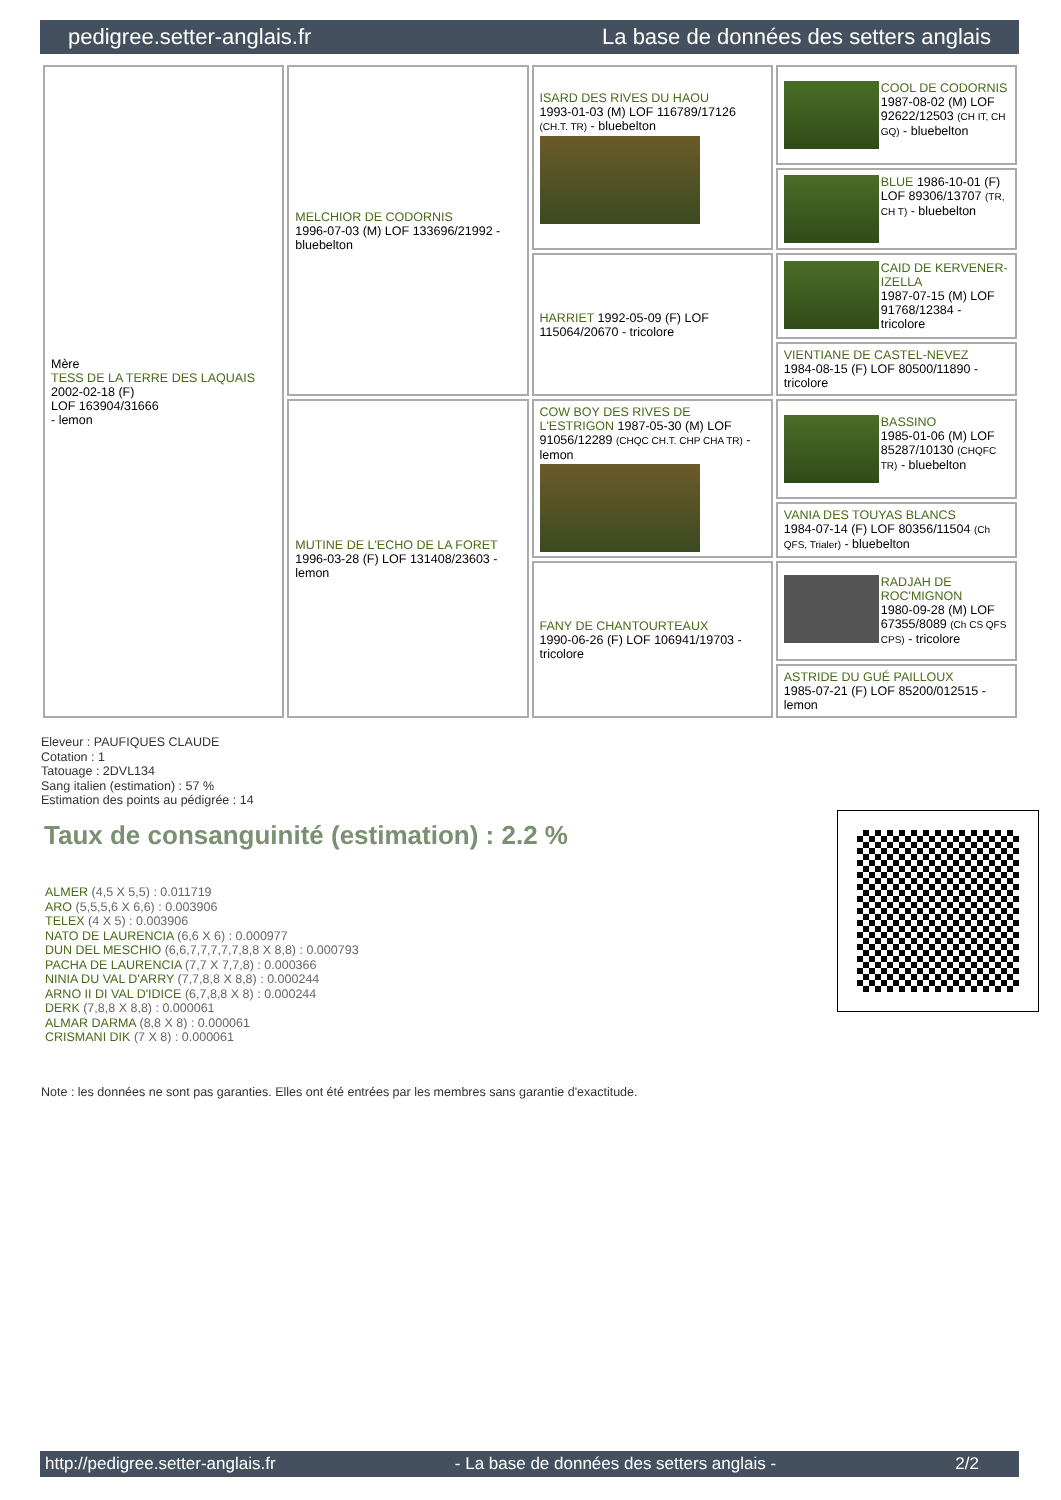pedigree.setter-anglais.fr La base de données des setters anglais
| Mère TESS DE LA TERRE DES LAQUAIS 2002-02-18 (F) LOF 163904/31666 - lemon | MELCHIOR DE CODORNIS 1996-07-03 (M) LOF 133696/21992 - bluebelton | ISARD DES RIVES DU HAOU 1993-01-03 (M) LOF 116789/17126 (CH.T. TR) - bluebelton | COOL DE CODORNIS 1987-08-02 (M) LOF 92622/12503 (CH IT, CH GQ) - bluebelton |
| | | | BLUE 1986-10-01 (F) LOF 89306/13707 (TR, CH T) - bluebelton |
| | | HARRIET 1992-05-09 (F) LOF 115064/20670 - tricolore | CAID DE KERVENER-IZELLA 1987-07-15 (M) LOF 91768/12384 - tricolore |
| | | | VIENTIANE DE CASTEL-NEVEZ 1984-08-15 (F) LOF 80500/11890 - tricolore |
| | MUTINE DE L'ECHO DE LA FORET 1996-03-28 (F) LOF 131408/23603 - lemon | COW BOY DES RIVES DE L'ESTRIGON 1987-05-30 (M) LOF 91056/12289 (CHQC CH.T. CHP CHA TR) - lemon | BASSINO 1985-01-06 (M) LOF 85287/10130 (CHQFC TR) - bluebelton |
| | | | VANIA DES TOUYAS BLANCS 1984-07-14 (F) LOF 80356/11504 (Ch QFS, Trialer) - bluebelton |
| | | FANY DE CHANTOURTEAUX 1990-06-26 (F) LOF 106941/19703 - tricolore | RADJAH DE ROC'MIGNON 1980-09-28 (M) LOF 67355/8089 (Ch CS QFS CPS) - tricolore |
| | | | ASTRIDE DU GUÉ PAILLOUX 1985-07-21 (F) LOF 85200/012515 - lemon |
Eleveur : PAUFIQUES CLAUDE
Cotation : 1
Tatouage : 2DVL134
Sang italien (estimation) : 57 %
Estimation des points au pédigrée : 14
Taux de consanguinité (estimation) : 2.2 %
ALMER (4,5 X 5,5) : 0.011719
ARO (5,5,5,6 X 6,6) : 0.003906
TELEX (4 X 5) : 0.003906
NATO DE LAURENCIA (6,6 X 6) : 0.000977
DUN DEL MESCHIO (6,6,7,7,7,7,7,8,8 X 8,8) : 0.000793
PACHA DE LAURENCIA (7,7 X 7,7,8) : 0.000366
NINIA DU VAL D'ARRY (7,7,8,8 X 8,8) : 0.000244
ARNO II DI VAL D'IDICE (6,7,8,8 X 8) : 0.000244
DERK (7,8,8 X 8,8) : 0.000061
ALMAR DARMA (8,8 X 8) : 0.000061
CRISMANI DIK (7 X 8) : 0.000061
Note : les données ne sont pas garanties. Elles ont été entrées par les membres sans garantie d'exactitude.
http://pedigree.setter-anglais.fr - La base de données des setters anglais - 2/2